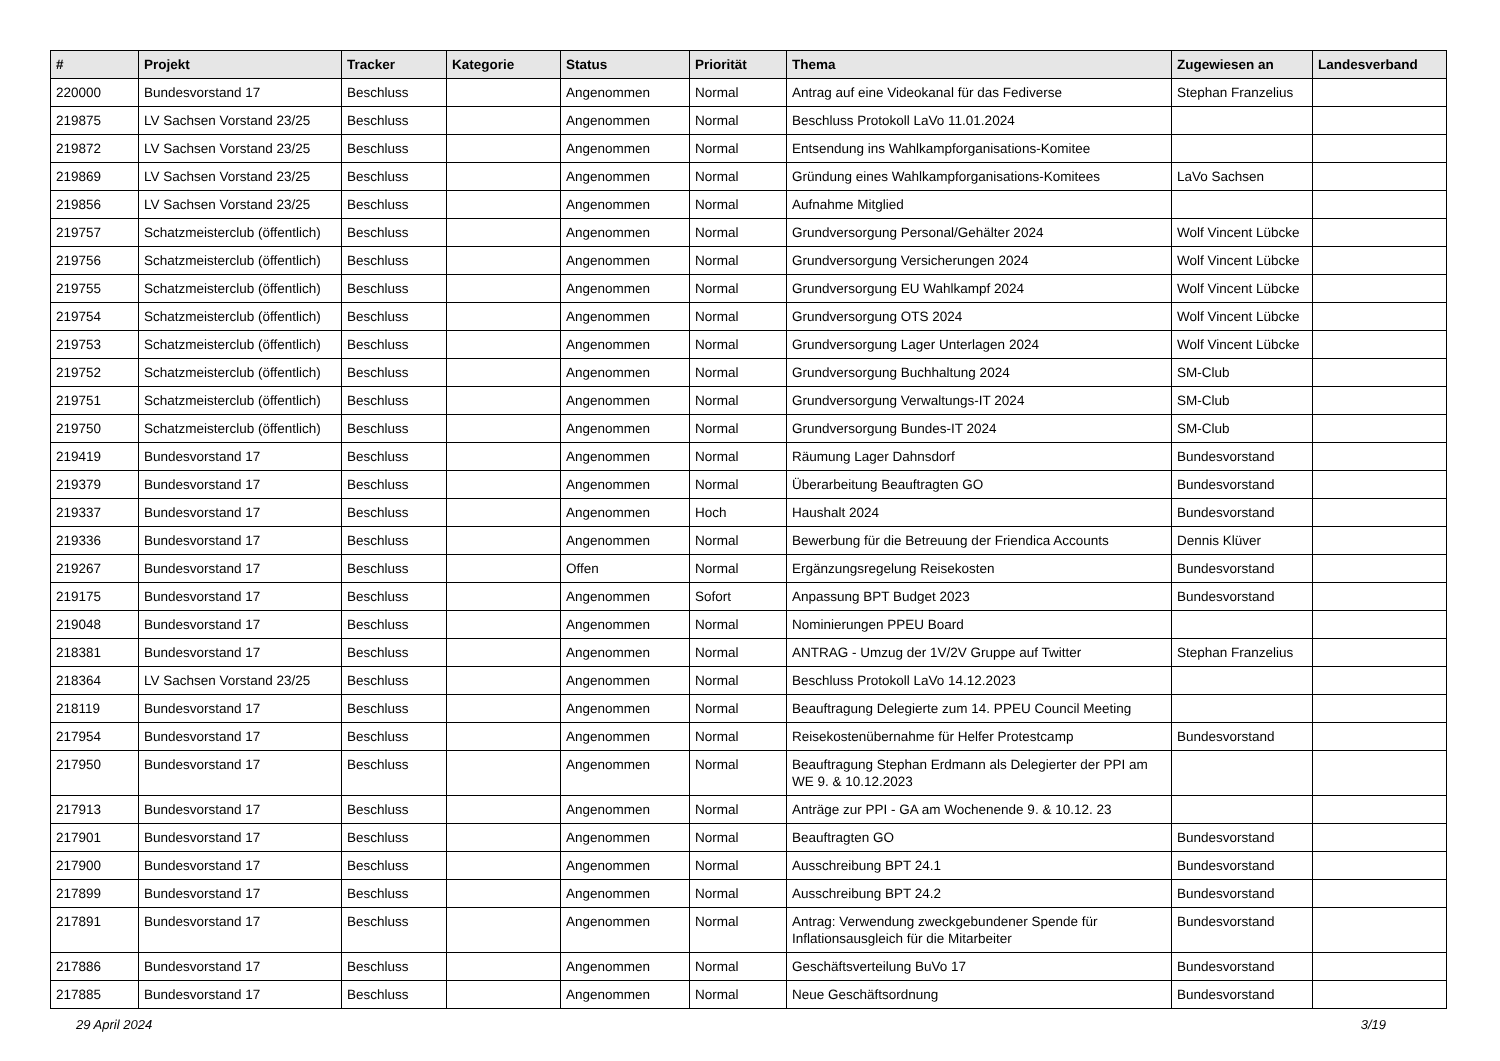| # | Projekt | Tracker | Kategorie | Status | Priorität | Thema | Zugewiesen an | Landesverband |
| --- | --- | --- | --- | --- | --- | --- | --- | --- |
| 220000 | Bundesvorstand 17 | Beschluss | | Angenommen | Normal | Antrag auf eine Videokanal für das Fediverse | Stephan Franzelius | |
| 219875 | LV Sachsen Vorstand 23/25 | Beschluss | | Angenommen | Normal | Beschluss Protokoll LaVo 11.01.2024 | | |
| 219872 | LV Sachsen Vorstand 23/25 | Beschluss | | Angenommen | Normal | Entsendung ins Wahlkampforganisations-Komitee | | |
| 219869 | LV Sachsen Vorstand 23/25 | Beschluss | | Angenommen | Normal | Gründung eines Wahlkampforganisations-Komitees | LaVo Sachsen | |
| 219856 | LV Sachsen Vorstand 23/25 | Beschluss | | Angenommen | Normal | Aufnahme Mitglied | | |
| 219757 | Schatzmeisterclub (öffentlich) | Beschluss | | Angenommen | Normal | Grundversorgung Personal/Gehälter 2024 | Wolf Vincent Lübcke | |
| 219756 | Schatzmeisterclub (öffentlich) | Beschluss | | Angenommen | Normal | Grundversorgung Versicherungen 2024 | Wolf Vincent Lübcke | |
| 219755 | Schatzmeisterclub (öffentlich) | Beschluss | | Angenommen | Normal | Grundversorgung EU Wahlkampf 2024 | Wolf Vincent Lübcke | |
| 219754 | Schatzmeisterclub (öffentlich) | Beschluss | | Angenommen | Normal | Grundversorgung OTS 2024 | Wolf Vincent Lübcke | |
| 219753 | Schatzmeisterclub (öffentlich) | Beschluss | | Angenommen | Normal | Grundversorgung Lager Unterlagen 2024 | Wolf Vincent Lübcke | |
| 219752 | Schatzmeisterclub (öffentlich) | Beschluss | | Angenommen | Normal | Grundversorgung Buchhaltung 2024 | SM-Club | |
| 219751 | Schatzmeisterclub (öffentlich) | Beschluss | | Angenommen | Normal | Grundversorgung Verwaltungs-IT 2024 | SM-Club | |
| 219750 | Schatzmeisterclub (öffentlich) | Beschluss | | Angenommen | Normal | Grundversorgung Bundes-IT 2024 | SM-Club | |
| 219419 | Bundesvorstand 17 | Beschluss | | Angenommen | Normal | Räumung Lager Dahnsdorf | Bundesvorstand | |
| 219379 | Bundesvorstand 17 | Beschluss | | Angenommen | Normal | Überarbeitung Beauftragten GO | Bundesvorstand | |
| 219337 | Bundesvorstand 17 | Beschluss | | Angenommen | Hoch | Haushalt 2024 | Bundesvorstand | |
| 219336 | Bundesvorstand 17 | Beschluss | | Angenommen | Normal | Bewerbung für die Betreuung der Friendica Accounts | Dennis Klüver | |
| 219267 | Bundesvorstand 17 | Beschluss | | Offen | Normal | Ergänzungsregelung Reisekosten | Bundesvorstand | |
| 219175 | Bundesvorstand 17 | Beschluss | | Angenommen | Sofort | Anpassung BPT Budget 2023 | Bundesvorstand | |
| 219048 | Bundesvorstand 17 | Beschluss | | Angenommen | Normal | Nominierungen PPEU Board | | |
| 218381 | Bundesvorstand 17 | Beschluss | | Angenommen | Normal | ANTRAG - Umzug der 1V/2V Gruppe auf Twitter | Stephan Franzelius | |
| 218364 | LV Sachsen Vorstand 23/25 | Beschluss | | Angenommen | Normal | Beschluss Protokoll LaVo 14.12.2023 | | |
| 218119 | Bundesvorstand 17 | Beschluss | | Angenommen | Normal | Beauftragung Delegierte zum 14. PPEU Council Meeting | | |
| 217954 | Bundesvorstand 17 | Beschluss | | Angenommen | Normal | Reisekostenübernahme für Helfer Protestcamp | Bundesvorstand | |
| 217950 | Bundesvorstand 17 | Beschluss | | Angenommen | Normal | Beauftragung Stephan Erdmann als Delegierter der PPI am WE 9. & 10.12.2023 | | |
| 217913 | Bundesvorstand 17 | Beschluss | | Angenommen | Normal | Anträge zur PPI - GA am Wochenende 9. & 10.12. 23 | | |
| 217901 | Bundesvorstand 17 | Beschluss | | Angenommen | Normal | Beauftragten GO | Bundesvorstand | |
| 217900 | Bundesvorstand 17 | Beschluss | | Angenommen | Normal | Ausschreibung BPT 24.1 | Bundesvorstand | |
| 217899 | Bundesvorstand 17 | Beschluss | | Angenommen | Normal | Ausschreibung BPT 24.2 | Bundesvorstand | |
| 217891 | Bundesvorstand 17 | Beschluss | | Angenommen | Normal | Antrag: Verwendung zweckgebundener Spende für Inflationsausgleich für die Mitarbeiter | Bundesvorstand | |
| 217886 | Bundesvorstand 17 | Beschluss | | Angenommen | Normal | Geschäftsverteilung BuVo 17 | Bundesvorstand | |
| 217885 | Bundesvorstand 17 | Beschluss | | Angenommen | Normal | Neue Geschäftsordnung | Bundesvorstand | |
29 April 2024 3/19